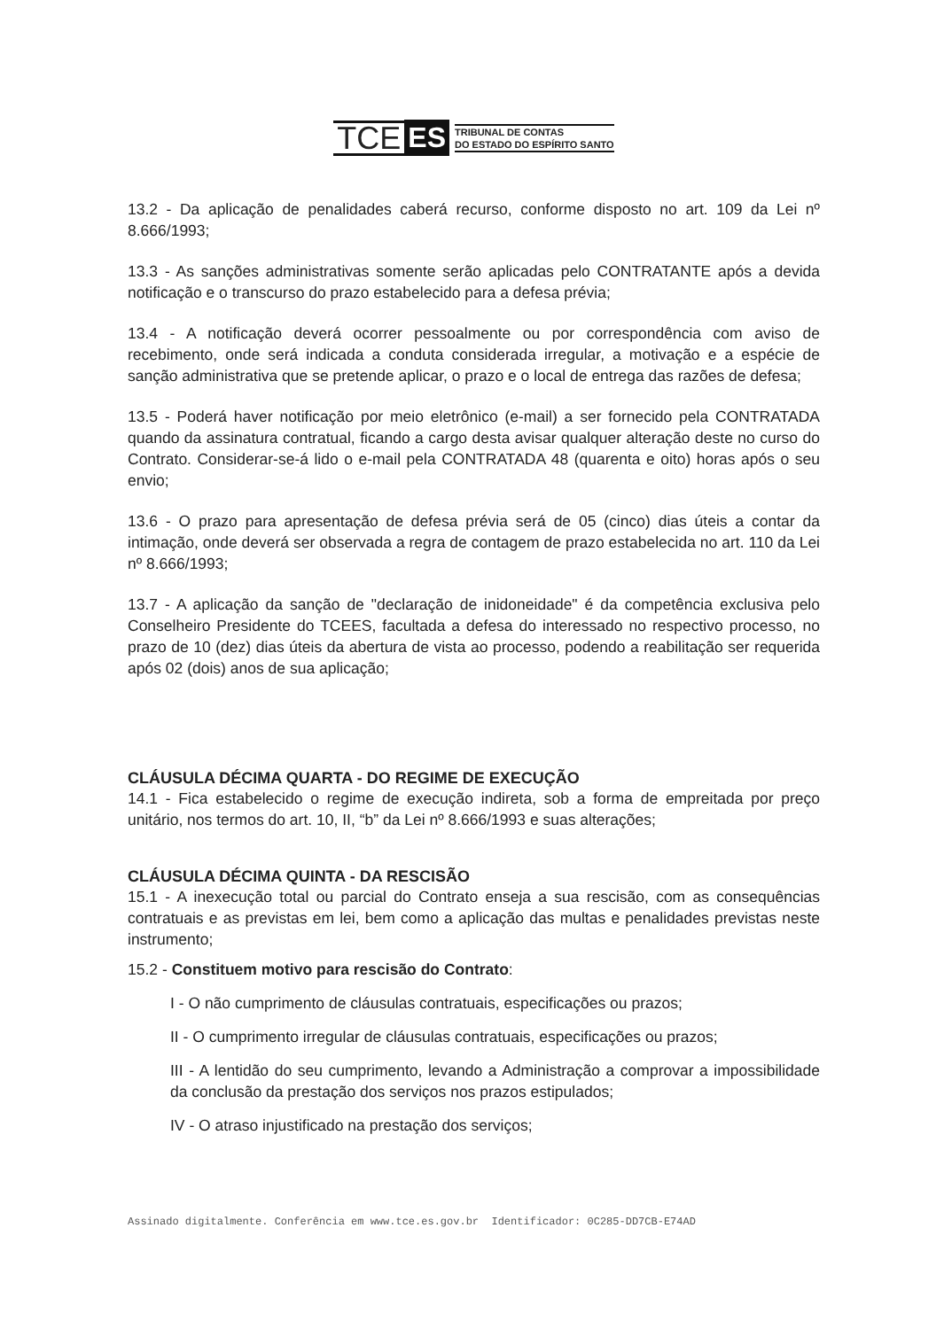TCE ES TRIBUNAL DE CONTAS
DO ESTADO DO ESPÍRITO SANTO
13.2 - Da aplicação de penalidades caberá recurso, conforme disposto no art. 109 da Lei nº 8.666/1993;
13.3 - As sanções administrativas somente serão aplicadas pelo CONTRATANTE após a devida notificação e o transcurso do prazo estabelecido para a defesa prévia;
13.4 - A notificação deverá ocorrer pessoalmente ou por correspondência com aviso de recebimento, onde será indicada a conduta considerada irregular, a motivação e a espécie de sanção administrativa que se pretende aplicar, o prazo e o local de entrega das razões de defesa;
13.5 - Poderá haver notificação por meio eletrônico (e-mail) a ser fornecido pela CONTRATADA quando da assinatura contratual, ficando a cargo desta avisar qualquer alteração deste no curso do Contrato. Considerar-se-á lido o e-mail pela CONTRATADA 48 (quarenta e oito) horas após o seu envio;
13.6 - O prazo para apresentação de defesa prévia será de 05 (cinco) dias úteis a contar da intimação, onde deverá ser observada a regra de contagem de prazo estabelecida no art. 110 da Lei nº 8.666/1993;
13.7 - A aplicação da sanção de "declaração de inidoneidade" é da competência exclusiva pelo Conselheiro Presidente do TCEES, facultada a defesa do interessado no respectivo processo, no prazo de 10 (dez) dias úteis da abertura de vista ao processo, podendo a reabilitação ser requerida após 02 (dois) anos de sua aplicação;
CLÁUSULA DÉCIMA QUARTA - DO REGIME DE EXECUÇÃO
14.1 - Fica estabelecido o regime de execução indireta, sob a forma de empreitada por preço unitário, nos termos do art. 10, II, “b” da Lei nº 8.666/1993 e suas alterações;
CLÁUSULA DÉCIMA QUINTA - DA RESCISÃO
15.1 - A inexecução total ou parcial do Contrato enseja a sua rescisão, com as consequências contratuais e as previstas em lei, bem como a aplicação das multas e penalidades previstas neste instrumento;
15.2 - Constituem motivo para rescisão do Contrato:
I - O não cumprimento de cláusulas contratuais, especificações ou prazos;
II - O cumprimento irregular de cláusulas contratuais, especificações ou prazos;
III - A lentidão do seu cumprimento, levando a Administração a comprovar a impossibilidade da conclusão da prestação dos serviços nos prazos estipulados;
IV - O atraso injustificado na prestação dos serviços;
Assinado digitalmente. Conferência em www.tce.es.gov.br Identificador: 0C285-DD7CB-E74AD